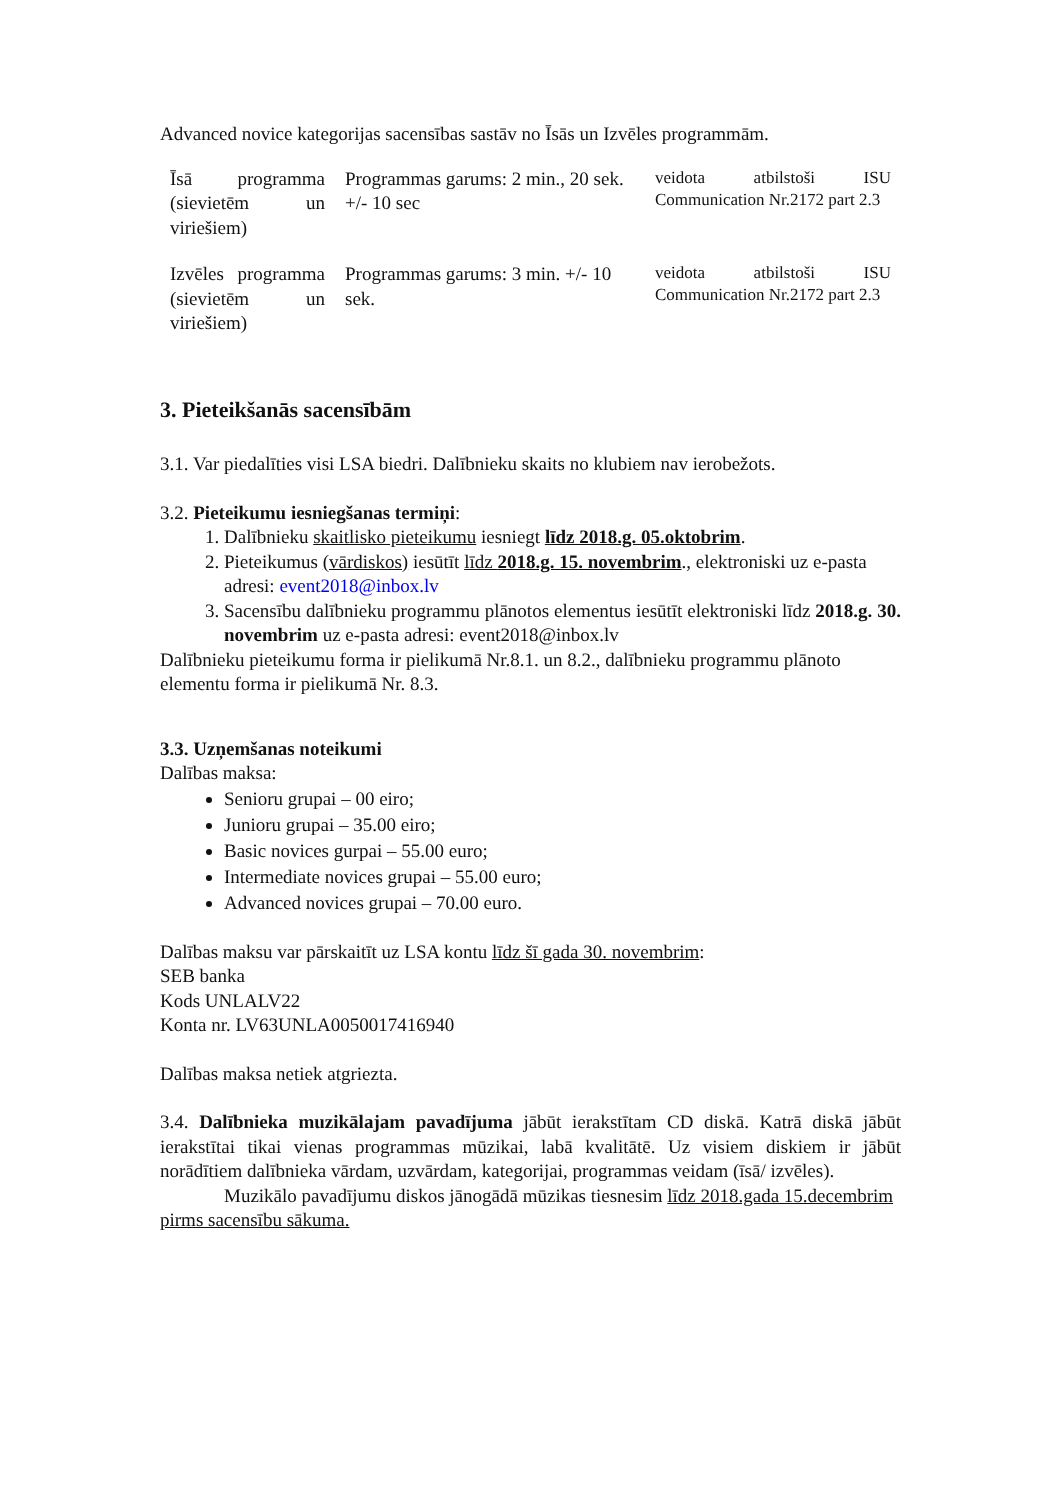Advanced novice kategorijas sacensības sastāv no Īsās un Izvēles programmām.
| Īsā programma (sievietēm un viriešiem) | Programmas garums: 2 min., 20 sek. +/- 10 sec | veidota atbilstoši ISU Communication Nr.2172 part 2.3 |
| Izvēles programma (sievietēm un viriešiem) | Programmas garums: 3 min. +/- 10 sek. | veidota atbilstoši ISU Communication Nr.2172 part 2.3 |
3. Pieteikšanās sacensībām
3.1. Var piedalīties visi LSA biedri. Dalībnieku skaits no klubiem nav ierobežots.
3.2. Pieteikumu iesniegšanas termiņi:
1. Dalībnieku skaitlisko pieteikumu iesniegt līdz 2018.g. 05.oktobrim.
2. Pieteikumus (vārdiskos) iesūtīt līdz 2018.g. 15. novembrim., elektroniski uz e-pasta adresi: event2018@inbox.lv
3. Sacensību dalībnieku programmu plānotos elementus iesūtīt elektroniski līdz 2018.g. 30. novembrim uz e-pasta adresi: event2018@inbox.lv
Dalībnieku pieteikumu forma ir pielikumā Nr.8.1. un 8.2., dalībnieku programmu plānoto elementu forma ir pielikumā Nr. 8.3.
3.3. Uzņemšanas noteikumi
Dalības maksa:
Senioru grupai – 00 eiro;
Junioru grupai – 35.00 eiro;
Basic novices gurpai – 55.00 euro;
Intermediate novices grupai – 55.00 euro;
Advanced novices grupai – 70.00 euro.
Dalības maksu var pārskaitīt uz LSA kontu līdz šī gada 30. novembrim:
SEB banka
Kods UNLALV22
Konta nr. LV63UNLA0050017416940
Dalības maksa netiek atgriezta.
3.4. Dalībnieka muzikālajam pavadījuma jābūt ierakstītam CD diskā. Katrā diskā jābūt ierakstītai tikai vienas programmas mūzikai, labā kvalitātē. Uz visiem diskiem ir jābūt norādītiem dalībnieka vārdam, uzvārdam, kategorijai, programmas veidam (īsā/ izvēles).
Muzikālo pavadījumu diskos jānogādā mūzikas tiesnesim līdz 2018.gada 15.decembrim pirms sacensību sākuma.